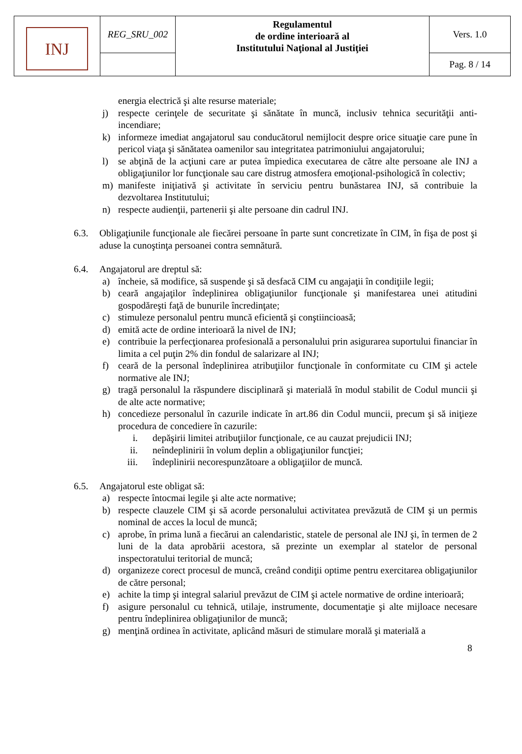| INJ | REG_SRU_002 | Regulamentul de ordine interioară al Institutului Naţional al Justiţiei | Vers. 1.0 |
| | | | Pag. 8 / 14 |
energia electrică şi alte resurse materiale;
j) respecte cerinţele de securitate şi sănătate în muncă, inclusiv tehnica securităţii anti-incendiare;
k) informeze imediat angajatorul sau conducătorul nemijlocit despre orice situaţie care pune în pericol viaţa şi sănătatea oamenilor sau integritatea patrimoniului angajatorului;
l) se abţină de la acţiuni care ar putea împiedica executarea de către alte persoane ale INJ a obligaţiunilor lor funcţionale sau care distrug atmosfera emoţional-psihologică în colectiv;
m) manifeste iniţiativă şi activitate în serviciu pentru bunăstarea INJ, să contribuie la dezvoltarea Institutului;
n) respecte audienţii, partenerii şi alte persoane din cadrul INJ.
6.3. Obligaţiunile funcţionale ale fiecărei persoane în parte sunt concretizate în CIM, în fişa de post şi aduse la cunoştinţa persoanei contra semnătură.
6.4. Angajatorul are dreptul să:
a) încheie, să modifice, să suspende şi să desfacă CIM cu angajaţii în condiţiile legii;
b) ceară angajaţilor îndeplinirea obligaţiunilor funcţionale şi manifestarea unei atitudini gospodăreşti faţă de bunurile încredinţate;
c) stimuleze personalul pentru muncă eficientă şi conştiincioasă;
d) emită acte de ordine interioară la nivel de INJ;
e) contribuie la perfecţionarea profesională a personalului prin asigurarea suportului financiar în limita a cel puţin 2% din fondul de salarizare al INJ;
f) ceară de la personal îndeplinirea atribuţiilor funcţionale în conformitate cu CIM şi actele normative ale INJ;
g) tragă personalul la răspundere disciplinară şi materială în modul stabilit de Codul muncii şi de alte acte normative;
h) concedieze personalul în cazurile indicate în art.86 din Codul muncii, precum şi să iniţieze procedura de concediere în cazurile:
i. depăşirii limitei atribuţiilor funcţionale, ce au cauzat prejudicii INJ;
ii. neîndeplinirii în volum deplin a obligaţiunilor funcţiei;
iii. îndeplinirii necorespunzătoare a obligaţiilor de muncă.
6.5. Angajatorul este obligat să:
a) respecte întocmai legile şi alte acte normative;
b) respecte clauzele CIM şi să acorde personalului activitatea prevăzută de CIM şi un permis nominal de acces la locul de muncă;
c) aprobe, în prima lună a fiecărui an calendaristic, statele de personal ale INJ şi, în termen de 2 luni de la data aprobării acestora, să prezinte un exemplar al statelor de personal inspectoratului teritorial de muncă;
d) organizeze corect procesul de muncă, creând condiţii optime pentru exercitarea obligaţiunilor de către personal;
e) achite la timp şi integral salariul prevăzut de CIM şi actele normative de ordine interioară;
f) asigure personalul cu tehnică, utilaje, instrumente, documentaţie şi alte mijloace necesare pentru îndeplinirea obligaţiunilor de muncă;
g) menţină ordinea în activitate, aplicând măsuri de stimulare morală şi materială a
8